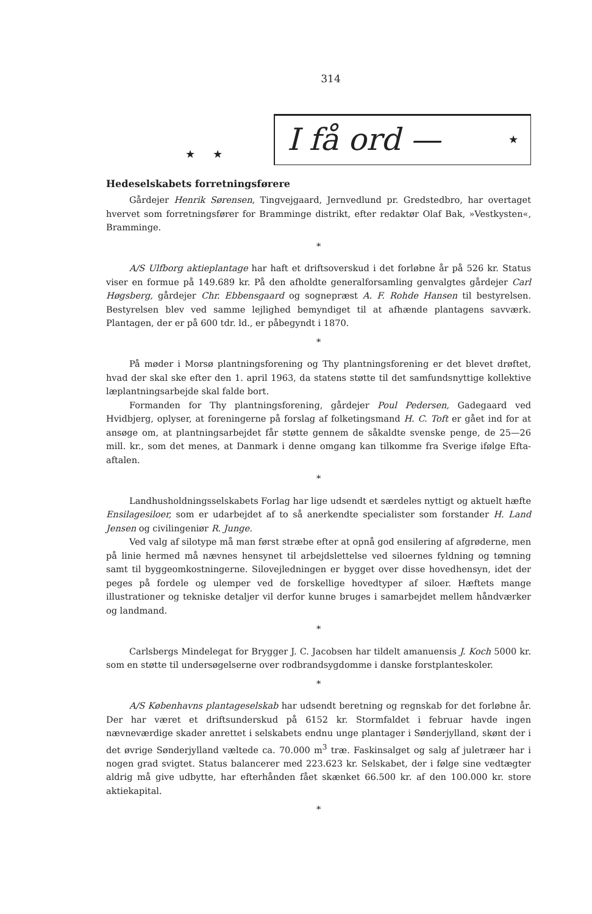314
★ ★
I få ord — ★
Hedeselskabets forretningsførere
Gårdejer Henrik Sørensen, Tingvejgaard, Jernvedlund pr. Gredstedbro, har overtaget hvervet som forretningsfører for Bramminge distrikt, efter redaktør Olaf Bak, »Vestkysten«, Bramminge.
*
A/S Ulfborg aktieplantage har haft et driftsoverskud i det forløbne år på 526 kr. Status viser en formue på 149.689 kr. På den afholdte generalforsamling genvalgtes gårdejer Carl Høgsberg, gårdejer Chr. Ebbensgaard og sognepræst A. F. Rohde Hansen til bestyrelsen. Bestyrelsen blev ved samme lejlighed bemyndiget til at afhænde plantagens savværk. Plantagen, der er på 600 tdr. ld., er påbegyndt i 1870.
*
På møder i Morsø plantningsforening og Thy plantningsforening er det blevet drøftet, hvad der skal ske efter den 1. april 1963, da statens støtte til det samfundsnyttige kollektive læplantningsarbejde skal falde bort.
Formanden for Thy plantningsforening, gårdejer Poul Pedersen, Gadegaard ved Hvidbjerg, oplyser, at foreningerne på forslag af folketingsmand H. C. Toft er gået ind for at ansøge om, at plantningsarbejdet får støtte gennem de såkaldte svenske penge, de 25—26 mill. kr., som det menes, at Danmark i denne omgang kan tilkomme fra Sverige ifølge Efta-aftalen.
*
Landhusholdningsselskabets Forlag har lige udsendt et særdeles nyttigt og aktuelt hæfte Ensilagesiloer, som er udarbejdet af to så anerkendte specialister som forstander H. Land Jensen og civilingeniør R. Junge.
Ved valg af silotype må man først stræbe efter at opnå god ensilering af afgrøderne, men på linie hermed må nævnes hensynet til arbejdslettelse ved siloernes fyldning og tømning samt til byggeomkostningerne. Silovejledningen er bygget over disse hovedhensyn, idet der peges på fordele og ulemper ved de forskellige hovedtyper af siloer. Hæftets mange illustrationer og tekniske detaljer vil derfor kunne bruges i samarbejdet mellem håndværker og landmand.
*
Carlsbergs Mindelegat for Brygger J. C. Jacobsen har tildelt amanuensis J. Koch 5000 kr. som en støtte til undersøgelserne over rodbrandsygdomme i danske forstplanteskoler.
*
A/S Københavns plantageselskab har udsendt beretning og regnskab for det forløbne år. Der har været et driftsunderskud på 6152 kr. Stormfaldet i februar havde ingen nævneværdige skader anrettet i selskabets endnu unge plantager i Sønderjylland, skønt der i det øvrige Sønderjylland væltede ca. 70.000 m<sup>3</sup> træ. Faskinsalget og salg af juletræer har i nogen grad svigtet. Status balancerer med 223.623 kr. Selskabet, der i følge sine vedtægter aldrig må give udbytte, har efterhånden fået skænket 66.500 kr. af den 100.000 kr. store aktiekapital.
*